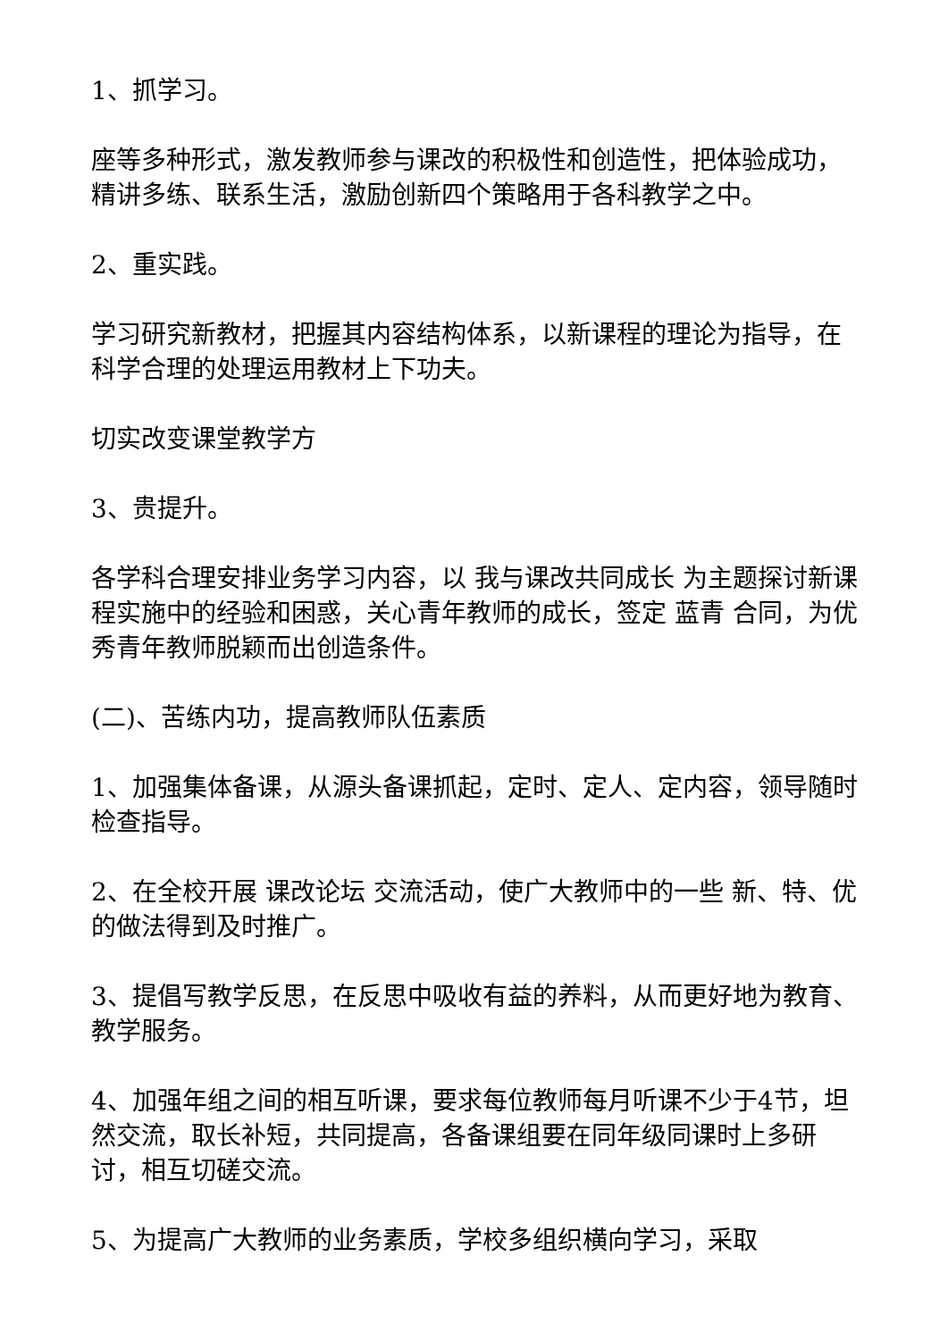1、抓学习。
座等多种形式，激发教师参与课改的积极性和创造性，把体验成功，精讲多练、联系生活，激励创新四个策略用于各科教学之中。
2、重实践。
学习研究新教材，把握其内容结构体系，以新课程的理论为指导，在科学合理的处理运用教材上下功夫。
切实改变课堂教学方
3、贵提升。
各学科合理安排业务学习内容，以 我与课改共同成长 为主题探讨新课程实施中的经验和困惑，关心青年教师的成长，签定 蓝青 合同，为优秀青年教师脱颖而出创造条件。
(二)、苦练内功，提高教师队伍素质
1、加强集体备课，从源头备课抓起，定时、定人、定内容，领导随时检查指导。
2、在全校开展 课改论坛 交流活动，使广大教师中的一些 新、特、优 的做法得到及时推广。
3、提倡写教学反思，在反思中吸收有益的养料，从而更好地为教育、教学服务。
4、加强年组之间的相互听课，要求每位教师每月听课不少于4节，坦然交流，取长补短，共同提高，各备课组要在同年级同课时上多研讨，相互切磋交流。
5、为提高广大教师的业务素质，学校多组织横向学习，采取